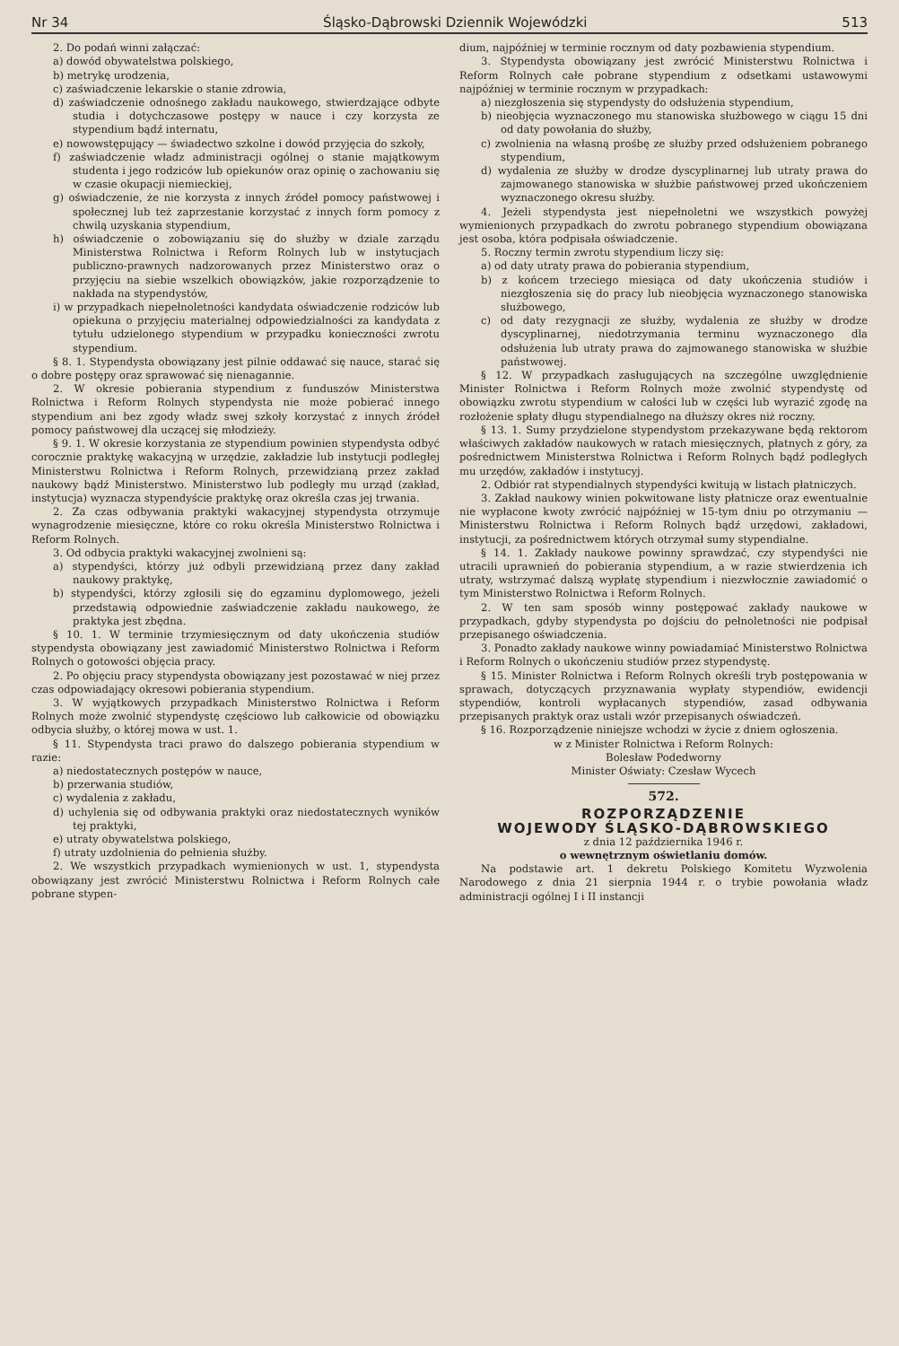Nr 34 Śląsko-Dąbrowski Dziennik Wojewódzki 513
2. Do podań winni załączać:
a) dowód obywatelstwa polskiego,
b) metrykę urodzenia,
c) zaświadczenie lekarskie o stanie zdrowia,
d) zaświadczenie odnośnego zakładu naukowego, stwierdzające odbyte studia i dotychczasowe postępy w nauce i czy korzysta ze stypendium bądź internatu,
e) nowowstępujący — świadectwo szkolne i dowód przyjęcia do szkoły,
f) zaświadczenie władz administracji ogólnej o stanie majątkowym studenta i jego rodziców lub opiekunów oraz opinię o zachowaniu się w czasie okupacji niemieckiej,
g) oświadczenie, że nie korzysta z innych źródeł pomocy państwowej i społecznej lub też zaprzestanie korzystać z innych form pomocy z chwilą uzyskania stypendium,
h) oświadczenie o zobowiązaniu się do służby w dziale zarządu Ministerstwa Rolnictwa i Reform Rolnych lub w instytucjach publiczno-prawnych nadzorowanych przez Ministerstwo oraz o przyjęciu na siebie wszelkich obowiązków, jakie rozporządzenie to nakłada na stypendystów,
i) w przypadkach niepełnoletności kandydata oświadczenie rodziców lub opiekuna o przyjęciu materialnej odpowiedzialności za kandydata z tytułu udzielonego stypendium w przypadku konieczności zwrotu stypendium.
§ 8. 1. Stypendysta obowiązany jest pilnie oddawać się nauce, starać się o dobre postępy oraz sprawować się nienagannie.
2. W okresie pobierania stypendium z funduszów Ministerstwa Rolnictwa i Reform Rolnych stypendysta nie może pobierać innego stypendium ani bez zgody władz swej szkoły korzystać z innych źródeł pomocy państwowej dla uczącej się młodzieży.
§ 9. 1. W okresie korzystania ze stypendium powinien stypendysta odbyć corocznie praktykę wakacyjną w urzędzie, zakładzie lub instytucji podległej Ministerstwu Rolnictwa i Reform Rolnych, przewidzianą przez zakład naukowy bądź Ministerstwo. Ministerstwo lub podległy mu urząd (zakład, instytucja) wyznacza stypendyście praktykę oraz określa czas jej trwania.
2. Za czas odbywania praktyki wakacyjnej stypendysta otrzymuje wynagrodzenie miesięczne, które co roku określa Ministerstwo Rolnictwa i Reform Rolnych.
3. Od odbycia praktyki wakacyjnej zwolnieni są:
a) stypendyści, którzy już odbyli przewidzianą przez dany zakład naukowy praktykę,
b) stypendyści, którzy zgłosili się do egzaminu dyplomowego, jeżeli przedstawią odpowiednie zaświadczenie zakładu naukowego, że praktyka jest zbędna.
§ 10. 1. W terminie trzymiesięcznym od daty ukończenia studiów stypendysta obowiązany jest zawiadomić Ministerstwo Rolnictwa i Reform Rolnych o gotowości objęcia pracy.
2. Po objęciu pracy stypendysta obowiązany jest pozostawać w niej przez czas odpowiadający okresowi pobierania stypendium.
3. W wyjątkowych przypadkach Ministerstwo Rolnictwa i Reform Rolnych może zwolnić stypendystę częściowo lub całkowicie od obowiązku odbycia służby, o której mowa w ust. 1.
§ 11. Stypendysta traci prawo do dalszego pobierania stypendium w razie:
a) niedostatecznych postępów w nauce,
b) przerwania studiów,
c) wydalenia z zakładu,
d) uchylenia się od odbywania praktyki oraz niedostatecznych wyników tej praktyki,
e) utraty obywatelstwa polskiego,
f) utraty uzdolnienia do pełnienia służby.
2. We wszystkich przypadkach wymienionych w ust. 1, stypendysta obowiązany jest zwrócić Ministerstwu Rolnictwa i Reform Rolnych całe pobrane stypen-
dium, najpóźniej w terminie rocznym od daty pozbawienia stypendium.
3. Stypendysta obowiązany jest zwrócić Ministerstwu Rolnictwa i Reform Rolnych całe pobrane stypendium z odsetkami ustawowymi najpóźniej w terminie rocznym w przypadkach:
a) niezgłoszenia się stypendysty do odsłużenia stypendium,
b) nieobjęcia wyznaczonego mu stanowiska służbowego w ciągu 15 dni od daty powołania do służby,
c) zwolnienia na własną prośbę ze służby przed odsłużeniem pobranego stypendium,
d) wydalenia ze służby w drodze dyscyplinarnej lub utraty prawa do zajmowanego stanowiska w służbie państwowej przed ukończeniem wyznaczonego okresu służby.
4. Jeżeli stypendysta jest niepełnoletni we wszystkich powyżej wymienionych przypadkach do zwrotu pobranego stypendium obowiązana jest osoba, która podpisała oświadczenie.
5. Roczny termin zwrotu stypendium liczy się:
a) od daty utraty prawa do pobierania stypendium,
b) z końcem trzeciego miesiąca od daty ukończenia studiów i niezgłoszenia się do pracy lub nieobjęcia wyznaczonego stanowiska służbowego,
c) od daty rezygnacji ze służby, wydalenia ze służby w drodze dyscyplinarnej, niedotrzymania terminu wyznaczonego dla odsłużenia lub utraty prawa do zajmowanego stanowiska w służbie państwowej.
§ 12. W przypadkach zasługujących na szczególne uwzględnienie Minister Rolnictwa i Reform Rolnych może zwolnić stypendystę od obowiązku zwrotu stypendium w całości lub w części lub wyrazić zgodę na rozłożenie spłaty długu stypendialnego na dłuższy okres niż roczny.
§ 13. 1. Sumy przydzielone stypendystom przekazywane będą rektorom właściwych zakładów naukowych w ratach miesięcznych, płatnych z góry, za pośrednictwem Ministerstwa Rolnictwa i Reform Rolnych bądź podległych mu urzędów, zakładów i instytucyj.
2. Odbiór rat stypendialnych stypendyści kwitują w listach płatniczych.
3. Zakład naukowy winien pokwitowane listy płatnicze oraz ewentualnie nie wypłacone kwoty zwrócić najpóźniej w 15-tym dniu po otrzymaniu — Ministerstwu Rolnictwa i Reform Rolnych bądź urzędowi, zakładowi, instytucji, za pośrednictwem których otrzymał sumy stypendialne.
§ 14. 1. Zakłady naukowe powinny sprawdzać, czy stypendyści nie utracili uprawnień do pobierania stypendium, a w razie stwierdzenia ich utraty, wstrzymać dalszą wypłatę stypendium i niezwłocznie zawiadomić o tym Ministerstwo Rolnictwa i Reform Rolnych.
2. W ten sam sposób winny postępować zakłady naukowe w przypadkach, gdyby stypendysta po dojściu do pełnoletności nie podpisał przepisanego oświadczenia.
3. Ponadto zakłady naukowe winny powiadamiać Ministerstwo Rolnictwa i Reform Rolnych o ukończeniu studiów przez stypendystę.
§ 15. Minister Rolnictwa i Reform Rolnych określi tryb postępowania w sprawach, dotyczących przyznawania wypłaty stypendiów, ewidencji stypendiów, kontroli wypłacanych stypendiów, zasad odbywania przepisanych praktyk oraz ustali wzór przepisanych oświadczeń.
§ 16. Rozporządzenie niniejsze wchodzi w życie z dniem ogłoszenia.
w z Minister Rolnictwa i Reform Rolnych:
Bolesław Podedworny
Minister Oświaty: Czesław Wycech
572.
ROZPORZĄDZENIE
WOJEWODY ŚLĄSKO-DĄBROWSKIEGO
z dnia 12 października 1946 r.
o wewnętrznym oświetlaniu domów.
Na podstawie art. 1 dekretu Polskiego Komitetu Wyzwolenia Narodowego z dnia 21 sierpnia 1944 r. o trybie powołania władz administracji ogólnej I i II instancji